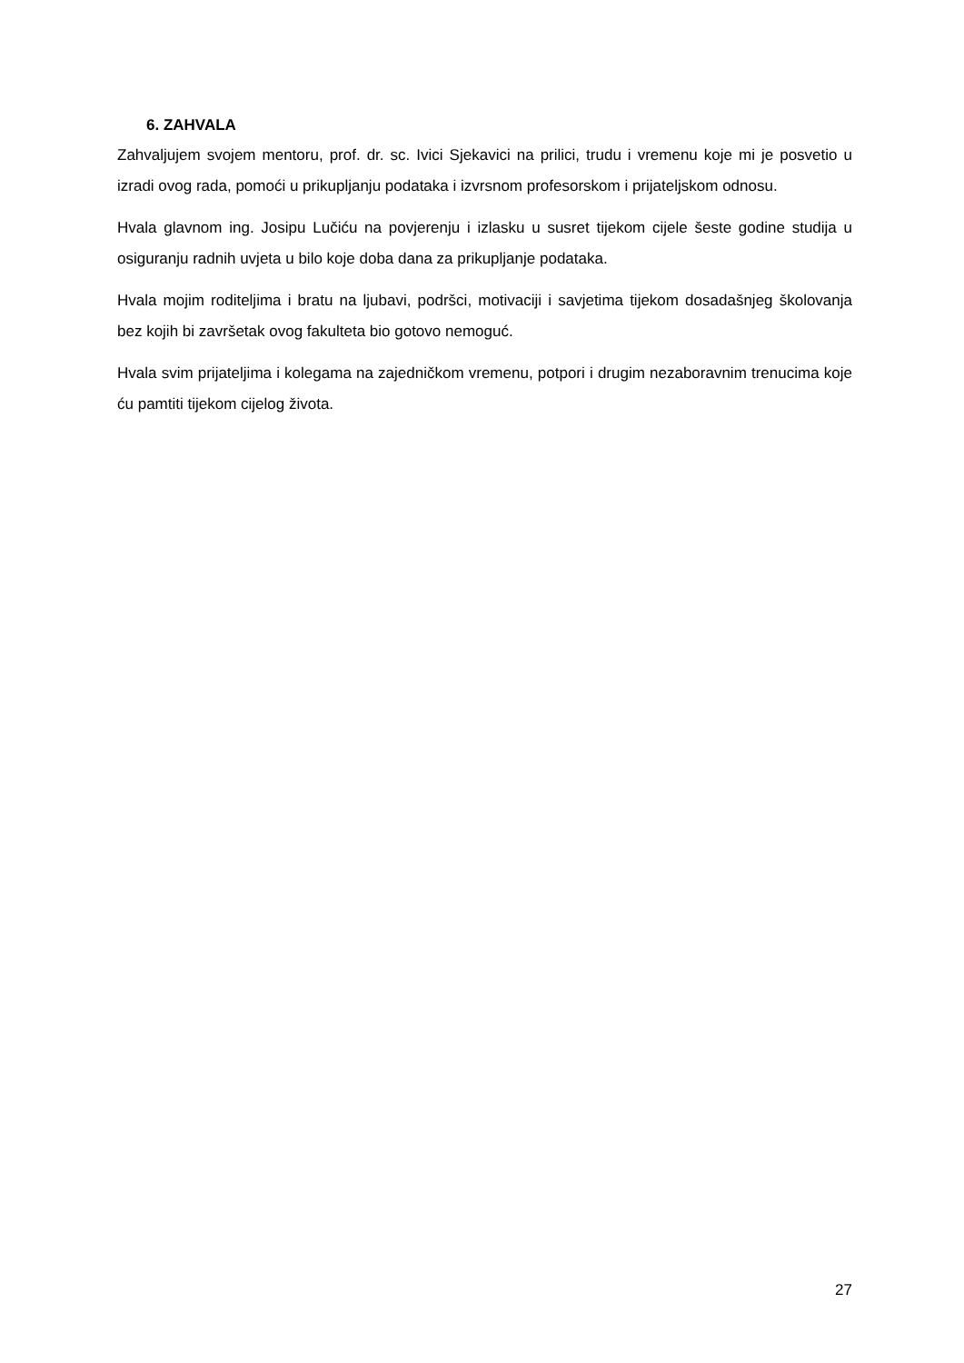6. ZAHVALA
Zahvaljujem svojem mentoru, prof. dr. sc. Ivici Sjekavici na prilici, trudu i vremenu koje mi je posvetio u izradi ovog rada, pomoći u prikupljanju podataka i izvrsnom profesorskom i prijateljskom odnosu.
Hvala glavnom ing. Josipu Lučiću na povjerenju i izlasku u susret tijekom cijele šeste godine studija u osiguranju radnih uvjeta u bilo koje doba dana za prikupljanje podataka.
Hvala mojim roditeljima i bratu na ljubavi, podršci, motivaciji i savjetima tijekom dosadašnjeg školovanja bez kojih bi završetak ovog fakulteta bio gotovo nemoguć.
Hvala svim prijateljima i kolegama na zajedničkom vremenu, potpori i drugim nezaboravnim trenucima koje ću pamtiti tijekom cijelog života.
27